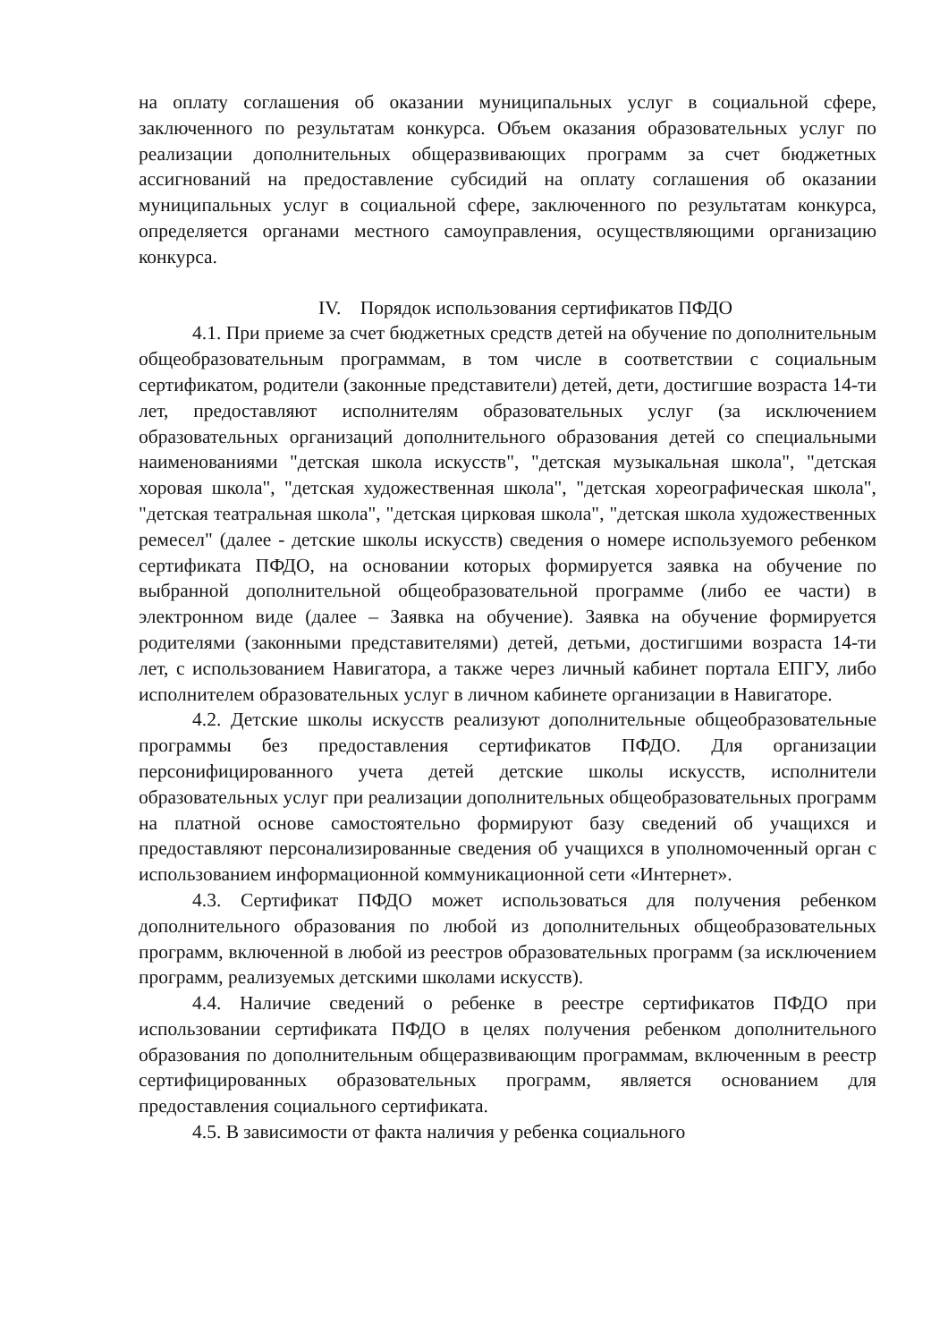на оплату соглашения об оказании муниципальных услуг в социальной сфере, заключенного по результатам конкурса. Объем оказания образовательных услуг по реализации дополнительных общеразвивающих программ за счет бюджетных ассигнований на предоставление субсидий на оплату соглашения об оказании муниципальных услуг в социальной сфере, заключенного по результатам конкурса, определяется органами местного самоуправления, осуществляющими организацию конкурса.
IV. Порядок использования сертификатов ПФДО
4.1. При приеме за счет бюджетных средств детей на обучение по дополнительным общеобразовательным программам, в том числе в соответствии с социальным сертификатом, родители (законные представители) детей, дети, достигшие возраста 14-ти лет, предоставляют исполнителям образовательных услуг (за исключением образовательных организаций дополнительного образования детей со специальными наименованиями "детская школа искусств", "детская музыкальная школа", "детская хоровая школа", "детская художественная школа", "детская хореографическая школа", "детская театральная школа", "детская цирковая школа", "детская школа художественных ремесел" (далее - детские школы искусств) сведения о номере используемого ребенком сертификата ПФДО, на основании которых формируется заявка на обучение по выбранной дополнительной общеобразовательной программе (либо ее части) в электронном виде (далее – Заявка на обучение). Заявка на обучение формируется родителями (законными представителями) детей, детьми, достигшими возраста 14-ти лет, с использованием Навигатора, а также через личный кабинет портала ЕПГУ, либо исполнителем образовательных услуг в личном кабинете организации в Навигаторе.
4.2. Детские школы искусств реализуют дополнительные общеобразовательные программы без предоставления сертификатов ПФДО. Для организации персонифицированного учета детей детские школы искусств, исполнители образовательных услуг при реализации дополнительных общеобразовательных программ на платной основе самостоятельно формируют базу сведений об учащихся и предоставляют персонализированные сведения об учащихся в уполномоченный орган с использованием информационной коммуникационной сети «Интернет».
4.3. Сертификат ПФДО может использоваться для получения ребенком дополнительного образования по любой из дополнительных общеобразовательных программ, включенной в любой из реестров образовательных программ (за исключением программ, реализуемых детскими школами искусств).
4.4. Наличие сведений о ребенке в реестре сертификатов ПФДО при использовании сертификата ПФДО в целях получения ребенком дополнительного образования по дополнительным общеразвивающим программам, включенным в реестр сертифицированных образовательных программ, является основанием для предоставления социального сертификата.
4.5. В зависимости от факта наличия у ребенка социального